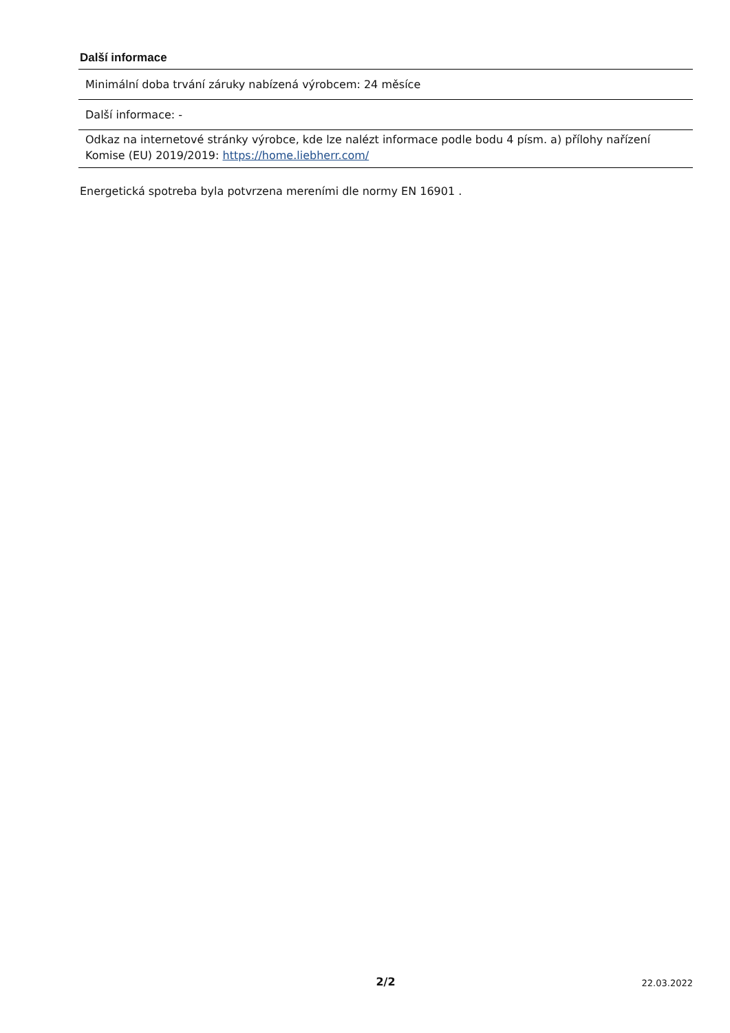Další informace
| Minimální doba trvání záruky nabízená výrobcem: 24 měsíce |
| Další informace: - |
| Odkaz na internetové stránky výrobce, kde lze nalézt informace podle bodu 4 písm. a) přílohy nařízení Komise (EU) 2019/2019: https://home.liebherr.com/ |
Energetická spotreba byla potvrzena mereními dle normy EN 16901 .
2/2 22.03.2022